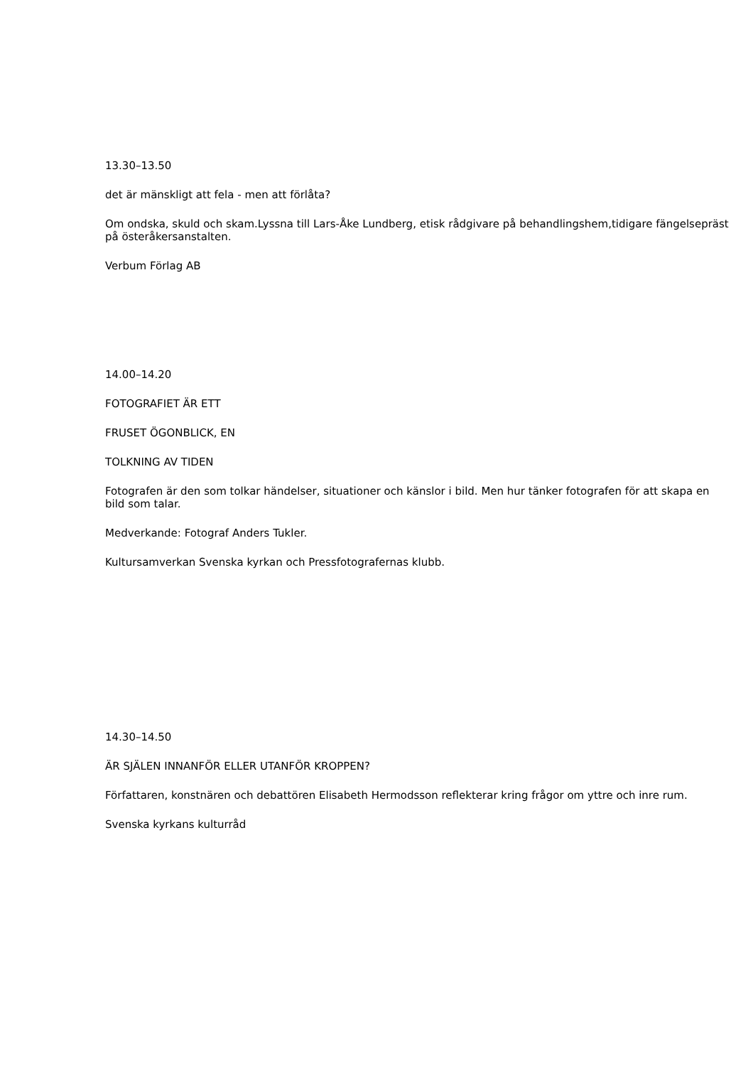13.30–13.50
det är mänskligt att fela - men att förlåta?
Om ondska, skuld och skam.Lyssna till Lars-Åke Lundberg, etisk rådgivare på behandlingshem,tidigare fängelsepräst på österåkersanstalten.
Verbum Förlag AB
14.00–14.20
FOTOGRAFIET ÄR ETT
FRUSET ÖGONBLICK, EN
TOLKNING AV TIDEN
Fotografen är den som tolkar händelser, situationer och känslor i bild. Men hur tänker fotografen för att skapa en bild som talar.
Medverkande: Fotograf Anders Tukler.
Kultursamverkan Svenska kyrkan och Pressfotografernas klubb.
14.30–14.50
ÄR SJÄLEN INNANFÖR ELLER UTANFÖR KROPPEN?
Författaren, konstnären och debattören Elisabeth Hermodsson reflekterar kring frågor om yttre och inre rum.
Svenska kyrkans kulturråd